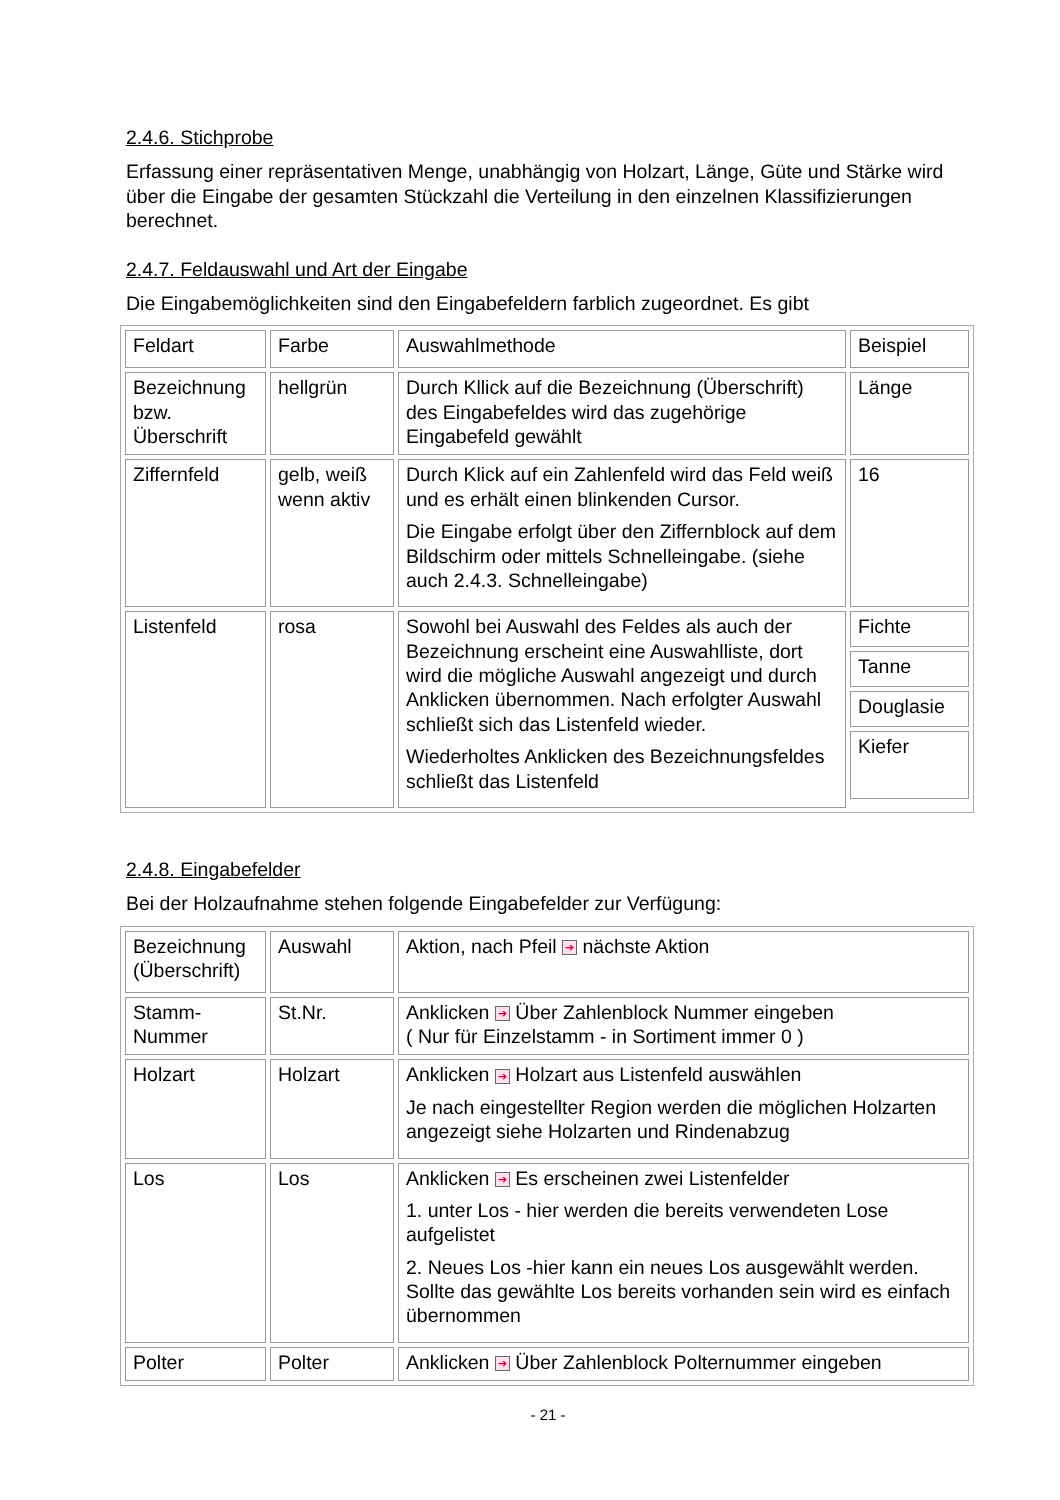2.4.6. Stichprobe
Erfassung einer repräsentativen Menge, unabhängig von Holzart, Länge, Güte und Stärke wird über die Eingabe der gesamten Stückzahl die Verteilung in den einzelnen Klassifizierungen berechnet.
2.4.7. Feldauswahl und Art der Eingabe
Die Eingabemöglichkeiten sind den Eingabefeldern farblich zugeordnet. Es gibt
| Feldart | Farbe | Auswahlmethode | Beispiel |
| Bezeichnung bzw. Überschrift | hellgrün | Durch Kllick auf die Bezeichnung (Überschrift) des Eingabefeldes wird das zugehörige Eingabefeld gewählt | Länge |
| Ziffernfeld | gelb, weiß wenn aktiv | Durch Klick auf ein Zahlenfeld wird das Feld weiß und es erhält einen blinkenden Cursor. Die Eingabe erfolgt über den Ziffernblock auf dem Bildschirm oder mittels Schnelleingabe. (siehe auch 2.4.3. Schnelleingabe) | 16 |
| Listenfeld | rosa | Sowohl bei Auswahl des Feldes als auch der Bezeichnung erscheint eine Auswahlliste, dort wird die mögliche Auswahl angezeigt und durch Anklicken übernommen. Nach erfolgter Auswahl schließt sich das Listenfeld wieder. Wiederholtes Anklicken des Bezeichnungsfeldes schließt das Listenfeld | Fichte Tanne Douglasie Kiefer |
2.4.8. Eingabefelder
Bei der Holzaufnahme stehen folgende Eingabefelder zur Verfügung:
| Bezeichnung (Überschrift) | Auswahl | Aktion, nach Pfeil ➔ nächste Aktion |
| Stamm-Nummer | St.Nr. | Anklicken ➔ Über Zahlenblock Nummer eingeben ( Nur für Einzelstamm - in Sortiment immer 0 ) |
| Holzart | Holzart | Anklicken ➔ Holzart aus Listenfeld auswählen Je nach eingestellter Region werden die möglichen Holzarten angezeigt siehe Holzarten und Rindenabzug |
| Los | Los | Anklicken ➔ Es erscheinen zwei Listenfelder 1. unter Los - hier werden die bereits verwendeten Lose aufgelistet 2. Neues Los -hier kann ein neues Los ausgewählt werden. Sollte das gewählte Los bereits vorhanden sein wird es einfach übernommen |
| Polter | Polter | Anklicken ➔ Über Zahlenblock Polternummer eingeben |
- 21 -